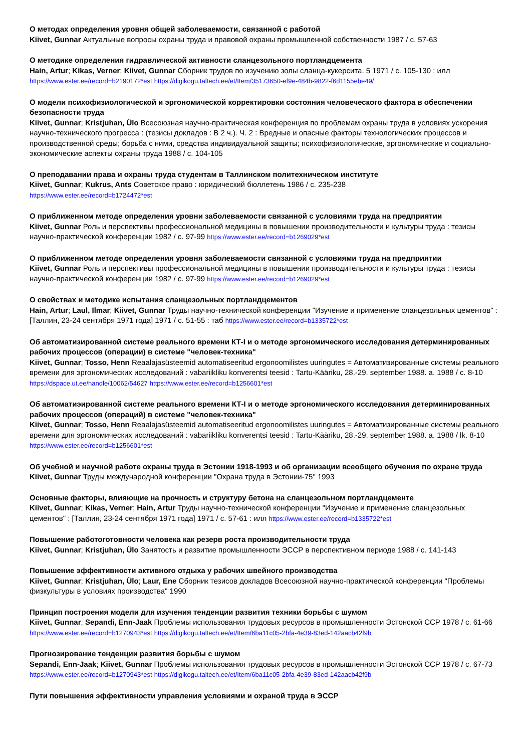О методах определения уровня общей заболеваемости, связанной с работой
Kiivet, Gunnar Актуальные вопросы охраны труда и правовой охраны промышленной собственности 1987 / с. 57-63
О методике определения гидравлической активности сланцезольного портландцемента
Hain, Artur; Kikas, Verner; Kiivet, Gunnar Сборник трудов по изучению золы сланца-кукерсита. 5 1971 / с. 105-130 : илл
https://www.ester.ee/record=b2190172*est https://digikogu.taltech.ee/et/Item/35173650-ef9e-484b-9822-f6d1155ebe49/
О модели психофизиологической и эргономической корректировки состояния человеческого фактора в обеспечении безопасности труда
Kiivet, Gunnar; Kristjuhan, Ülo Всесоюзная научно-практическая конференция по проблемам охраны труда в условиях ускорения научно-технического прогресса : (тезисы докладов : В 2 ч.). Ч. 2 : Вредные и опасные факторы технологических процессов и производственной среды; борьба с ними, средства индивидуальной защиты; психофизиологические, эргономические и социально-экономические аспекты охраны труда 1988 / с. 104-105
О преподавании права и охраны труда студентам в Таллинском политехническом институте
Kiivet, Gunnar; Kukrus, Ants Советское право : юридический бюллетень 1986 / с. 235-238
https://www.ester.ee/record=b1724472*est
О приближенном методе определения уровни заболеваемости связанной с условиями труда на предприятии
Kiivet, Gunnar Роль и перспективы профессиональной медицины в повышении производительности и культуры труда : тезисы научно-практической конференции 1982 / с. 97-99 https://www.ester.ee/record=b1269029*est
О приближенном методе определения уровня заболеваемости связанной с условиями труда на предприятии
Kiivet, Gunnar Роль и перспективы профессиональной медицины в повышении производительности и культуры труда : тезисы научно-практической конференции 1982 / с. 97-99 https://www.ester.ee/record=b1269029*est
О свойствах и методике испытания сланцезольных портландцементов
Hain, Artur; Laul, Ilmar; Kiivet, Gunnar Труды научно-технической конференции "Изучение и применение сланцезольных цементов" : [Таллин, 23-24 сентября 1971 года] 1971 / с. 51-55 : таб https://www.ester.ee/record=b1335722*est
Об автоматизированной системе реального времени КТ-I и о методе эргономического исследования детерминированных рабочих процессов (операции) в системе "человек-техника"
Kiivet, Gunnar; Tosso, Henn Reaalajasüsteemid automatiseeritud ergonoomilistes uuringutes = Автоматизированные системы реального времени для эргономических исследований : vabariikliku konverentsi teesid : Tartu-Kääriku, 28.-29. september 1988. a. 1988 / с. 8-10 https://dspace.ut.ee/handle/10062/54627 https://www.ester.ee/record=b1256601*est
Об автоматиэированной системе реального времени КТ-I и о методе эргономического исследования детерминированных рабочих процессов (операций) в системе "человек-техника"
Kiivet, Gunnar; Tosso, Henn Reaalajasüsteemid automatiseeritud ergonoomilistes uuringutes = Автоматизированные системы реального времени для эргономических исследований : vabariikliku konverentsi teesid : Tartu-Kääriku, 28.-29. september 1988. a. 1988 / lk. 8-10 https://www.ester.ee/record=b1256601*est
Об учебной и научной работе охраны труда в Эстонии 1918-1993 и об организации всеобщего обучения по охране труда
Kiivet, Gunnar Труды международной конференции "Охрана труда в Эстонии-75" 1993
Основные факторы, влияющие на прочность и структуру бетона на сланцезольном портландцементе
Kiivet, Gunnar; Kikas, Verner; Hain, Artur Труды научно-технической конференции "Изучение и применение сланцезольных цементов" : [Таллин, 23-24 сентября 1971 года] 1971 / с. 57-61 : илл https://www.ester.ee/record=b1335722*est
Повышение работоготовности человека как резерв роста производительности труда
Kiivet, Gunnar; Kristjuhan, Ülo Занятость и развитие промышленности ЭССР в перспективном периоде 1988 / с. 141-143
Повышение эффективности активного отдыха у рабочих швейного производства
Kiivet, Gunnar; Kristjuhan, Ülo; Laur, Ene Сборник тезисов докладов Всесоюзной научно-практической конференции "Проблемы физкультуры в условиях производства" 1990
Принцип построения модели для изучения тенденции развития техники борьбы с шумом
Kiivet, Gunnar; Sepandi, Enn-Jaak Проблемы использования трудовых ресурсов в промышленности Эстонской ССР 1978 / с. 61-66 https://www.ester.ee/record=b1270943*est https://digikogu.taltech.ee/et/Item/6ba11c05-2bfa-4e39-83ed-142aacb42f9b
Прогнозирование тенденции развития борьбы с шумом
Sepandi, Enn-Jaak; Kiivet, Gunnar Проблемы использования трудовых ресурсов в промышленности Эстонской ССР 1978 / с. 67-73 https://www.ester.ee/record=b1270943*est https://digikogu.taltech.ee/et/Item/6ba11c05-2bfa-4e39-83ed-142aacb42f9b
Пути повышения эффективности управления условиями и охраной труда в ЭССР